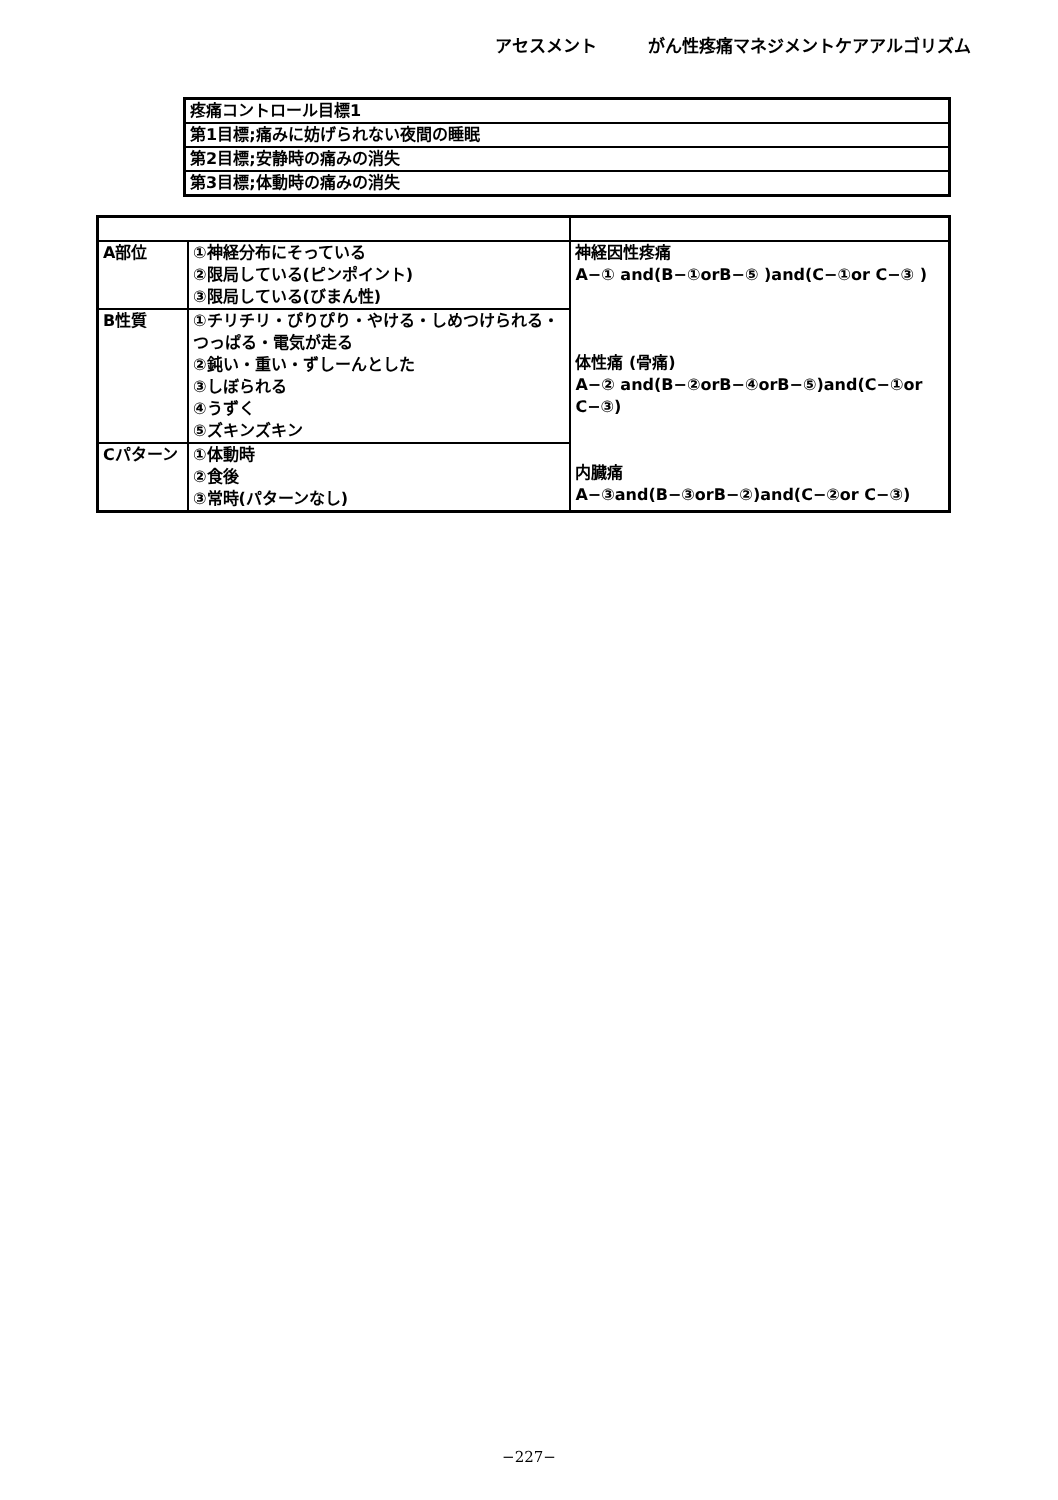アセスメント　　　がん性疼痛マネジメントケアアルゴリズム
| 疼痛コントロール目標1 |
| 第1目標;痛みに妨げられない夜間の睡眠 |
| 第2目標;安静時の痛みの消失 |
| 第3目標;体動時の痛みの消失 |
| A部位 | ①神経分布にそっている ②限局している(ピンポイント) ③限局している(びまん性) | 神経因性疼痛 A−① and(B−①orB−⑤ )and(C−①or C−③ ) 体性痛 (骨痛) A−② and(B−②orB−④orB−⑤)and(C−①or C−③) 内臓痛 A−③and(B−③orB−②)and(C−②or C−③) |
| B性質 | ①チリチリ・ぴりぴり・やける・しめつけられる・つっぱる・電気が走る ②鈍い・重い・ずしーんとした ③しぼられる ④うずく ⑤ズキンズキン | |
| Cパターン | ①体動時 ②食後 ③常時(パターンなし) | |
−227−